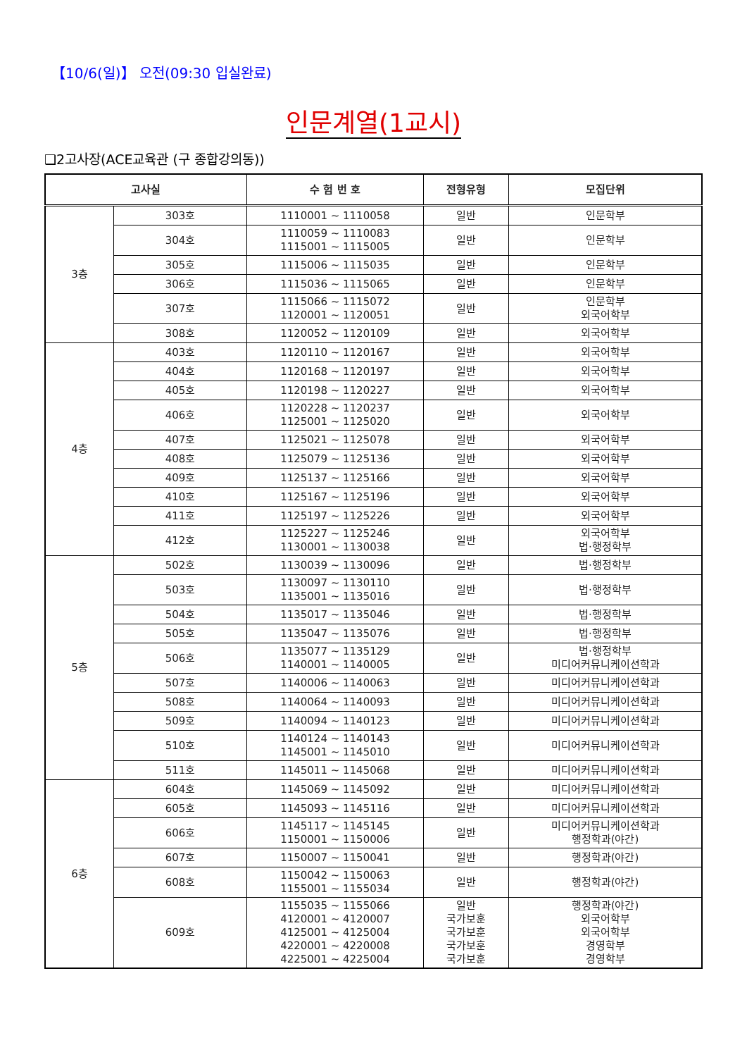【10/6(일)】 오전(09:30 입실완료)
인문계열(1교시)
❑2고사장(ACE교육관 (구 종합강의동))
| 고사실 | | 수 험 번 호 | 전형유형 | 모집단위 |
| --- | --- | --- | --- | --- |
| 3층 | 303호 | 1110001 ~ 1110058 | 일반 | 인문학부 |
| | 304호 | 1110059 ~ 1110083 1115001 ~ 1115005 | 일반 | 인문학부 |
| | 305호 | 1115006 ~ 1115035 | 일반 | 인문학부 |
| | 306호 | 1115036 ~ 1115065 | 일반 | 인문학부 |
| | 307호 | 1115066 ~ 1115072 1120001 ~ 1120051 | 일반 | 인문학부 외국어학부 |
| | 308호 | 1120052 ~ 1120109 | 일반 | 외국어학부 |
| 4층 | 403호 | 1120110 ~ 1120167 | 일반 | 외국어학부 |
| | 404호 | 1120168 ~ 1120197 | 일반 | 외국어학부 |
| | 405호 | 1120198 ~ 1120227 | 일반 | 외국어학부 |
| | 406호 | 1120228 ~ 1120237 1125001 ~ 1125020 | 일반 | 외국어학부 |
| | 407호 | 1125021 ~ 1125078 | 일반 | 외국어학부 |
| | 408호 | 1125079 ~ 1125136 | 일반 | 외국어학부 |
| | 409호 | 1125137 ~ 1125166 | 일반 | 외국어학부 |
| | 410호 | 1125167 ~ 1125196 | 일반 | 외국어학부 |
| | 411호 | 1125197 ~ 1125226 | 일반 | 외국어학부 |
| | 412호 | 1125227 ~ 1125246 1130001 ~ 1130038 | 일반 | 외국어학부 법·행정학부 |
| 5층 | 502호 | 1130039 ~ 1130096 | 일반 | 법·행정학부 |
| | 503호 | 1130097 ~ 1130110 1135001 ~ 1135016 | 일반 | 법·행정학부 |
| | 504호 | 1135017 ~ 1135046 | 일반 | 법·행정학부 |
| | 505호 | 1135047 ~ 1135076 | 일반 | 법·행정학부 |
| | 506호 | 1135077 ~ 1135129 1140001 ~ 1140005 | 일반 | 법·행정학부 미디어커뮤니케이션학과 |
| | 507호 | 1140006 ~ 1140063 | 일반 | 미디어커뮤니케이션학과 |
| | 508호 | 1140064 ~ 1140093 | 일반 | 미디어커뮤니케이션학과 |
| | 509호 | 1140094 ~ 1140123 | 일반 | 미디어커뮤니케이션학과 |
| | 510호 | 1140124 ~ 1140143 1145001 ~ 1145010 | 일반 | 미디어커뮤니케이션학과 |
| | 511호 | 1145011 ~ 1145068 | 일반 | 미디어커뮤니케이션학과 |
| 6층 | 604호 | 1145069 ~ 1145092 | 일반 | 미디어커뮤니케이션학과 |
| | 605호 | 1145093 ~ 1145116 | 일반 | 미디어커뮤니케이션학과 |
| | 606호 | 1145117 ~ 1145145 1150001 ~ 1150006 | 일반 | 미디어커뮤니케이션학과 행정학과(야간) |
| | 607호 | 1150007 ~ 1150041 | 일반 | 행정학과(야간) |
| | 608호 | 1150042 ~ 1150063 1155001 ~ 1155034 | 일반 | 행정학과(야간) |
| | 609호 | 1155035 ~ 1155066 4120001 ~ 4120007 4125001 ~ 4125004 4220001 ~ 4220008 4225001 ~ 4225004 | 일반 국가보훈 국가보훈 국가보훈 국가보훈 | 행정학과(야간) 외국어학부 외국어학부 경영학부 경영학부 |